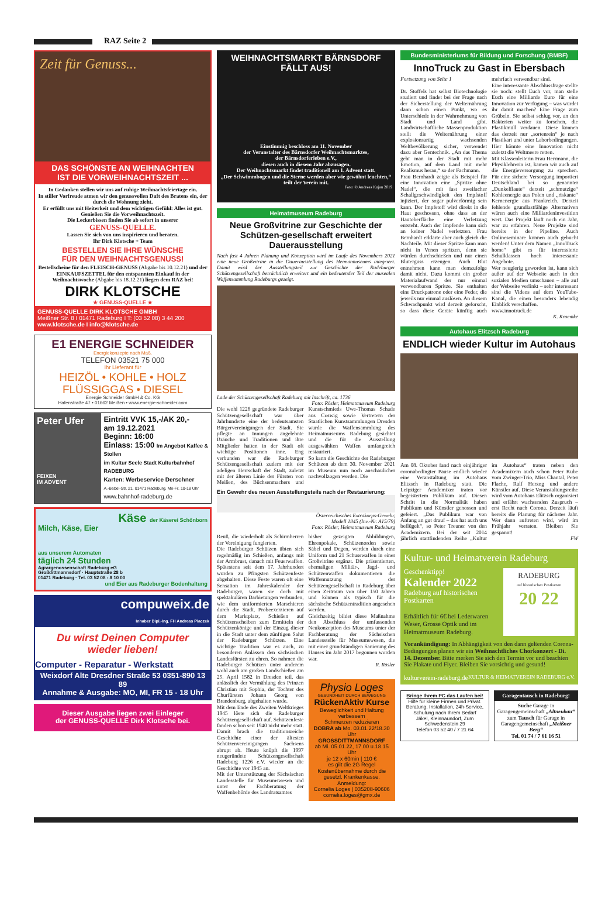RAZ Seite 2
Zeit für Genuss...
DAS SCHÖNSTE AN WEIHNACHTEN
IST DIE VORWEIHNACHTSZEIT ...
In Gedanken stellen wir uns auf ruhige Weihnachtsfeiertage ein.
In stiller Vorfreude atmen wir den genussvollen Duft des Bratens ein, der durch die Wohnung zieht.
Er erfüllt uns mit Heiterkeit und dem wichtigen Gefühl: Alles ist gut.
Genießen Sie die Vorweihnachtszeit.
Die Leckerbissen finden Sie ab sofort in unserer
GENUSS-QUELLE.
Lassen Sie sich von uns inspirieren und beraten.
Ihr Dirk Klotsche + Team
BESTELLEN SIE IHRE WÜNSCHE
FÜR DEN WEIHNACHTSGENUSS!
Bestellscheine für den FLEISCH-GENUSS (Abgabe bis 10.12.21) und der EINKAUFSZETTEL für den entspannten Einkauf in der Weihnachtswoche (Abgabe bis 18.12.21) liegen dem RAZ bei!
DIRK KLOTSCHE
★ GENUSS-QUELLE ★
GENUSS-QUELLE DIRK KLOTSCHE GMBH
Meißner Str. 8 I 01471 Radeburg I T: (03 52 08) 3 44 200
www.klotsche.de I info@klotsche.de
E1 ENERGIE SCHNEIDER
Energiekonzepte nach Maß.
TELEFON 03521 75 000
Ihr Lieferant für
HEIZÖL • KOHLE • HOLZ
FLÜSSIGGAS • DIESEL
Energie Schneider GmbH & Co. KG
Hafenstraße 47 • 01662 Meißen • www.energie-schneider.com
Peter Ufer
FEIXEN
IM ADVENT
Eintritt VVK 15,-/AK 20,-
am 19.12.2021
Beginn: 16:00
Einlass: 15:00 Im Angebot Kaffee & Stollen
im Kultur Seele Stadt Kulturbahnhof RADEBURG
Karten: Werbeservice Derschner
A.-Bebel-Str. 21, 01471 Radeburg, Mo-Fr. 10-18 Uhr
www.bahnhof-radeburg.de
Käse der Käserei Schönborn
Milch, Käse, Eier
aus unserem Automaten
täglich 24 Stunden
Agrargenossenschaft Radeburg eG
Großdittmannsdorf · Hauptstraße 28 b
01471 Radeburg · Tel. 03 52 08 - 8 10 00
und Eier aus Radeburger Bodenhaltung
compuweix.de
Inhaber Dipl.-Ing. FH Andreas Placzek
Du wirst Deinen Computer wieder lieben!
Computer - Reparatur - Werkstatt
Weixdorf Alte Dresdner Straße 53 0351-890 13 89
Annahme & Ausgabe: MO, MI, FR 15 - 18 Uhr
Dieser Ausgabe liegen zwei Einleger
der GENUSS-QUELLE Dirk Klotsche bei.
WEIHNACHTSMARKT BÄRNSDORF
FÄLLT AUS!
Einstimmig beschloss am 11. November
der Veranstalter des Bärnsdorfer Weihnachtsmarktes,
der Bärnsdorferleben e.V.,
diesen auch in diesem Jahr abzusagen.
Der Weihnachtsmarkt findet traditionell am 1. Advent statt.
„Der Schwimmbogen und die Sterne werden aber wie gewöhnt leuchten,“ teilt der Verein mit.
Foto: © Andreas Kujau 2019
Heimatmuseum Radeburg
Neue Großvitrine zur Geschichte der Schützen-gesellschaft erweitert Dauerausstellung
Nach fast 4 Jahren Planung und Konzeption wird im Laufe des Novembers 2021 eine neue Großvitrine in die Dauerausstellung des Heimatmuseums integriert. Damit wird der Ausstellungsteil zur Geschichte der Radeburger Schützengesellschaft beträchtlich erweitert und ein bedeutender Teil der musealen Waffensammlung Radeburgs gezeigt.
Lade der Schützengesellschaft Radeburg mit Inschrift, ca. 1736
Foto: Rösler, Heimatmuseum Radeburg
Die wohl 1226 gegründete Radeburger Schützengesellschaft war über Jahrhunderte eine der bedeutsamsten Bürgervereinigungen der Stadt. Sie pflegte an Innungen angelehnte Bräuche und Traditionen und ihre Mitglieder hatten in der Stadt oft wichtige Positionen inne. Eng verbunden war die Radeburger Schützengesellschaft zudem mit der adeligen Herrschaft der Stadt, zuletzt mit der älteren Linie der Fürsten von Meißen, des Büchsenmachers und Kunstschmieds Uwe-Thomas Schade aus Coswig sowie Vertretern der Staatlichen Kunstsammlungen Dresden wurde die Waffensammlung des Heimatmuseums Radeburg gesichtet und die für die Ausstellung ausgewählten Waffen umfangreich restauriert.
So kann die Geschichte der Radeburger Schützen ab dem 30. November 2021 im Museum nun noch anschaulicher nachvollzogen werden. Die
Ein Gewehr des neuen Ausstellungsteils nach der Restaurierung:
Österreichisches Extrakorps-Gewehr,
Modell 1845 (Inv.-Nr. A15/79)
Foto: Rösler, Heimatmuseum Radeburg
Reuß, die wiederholt als Schirmherren der Vereinigung fungierten.
Die Radeburger Schützen übten sich regelmäßig im Schießen, anfangs mit der Armbrust, danach mit Feuerwaffen. Spätestens seit dem 17. Jahrhundert wurden zu Pfingsten Schützenfeste abgehalten. Diese Feste waren oft eine Sensation im Jahreskalender der Radeburger, waren sie doch mit spektakulären Darbietungen verbunden, wie dem uniformierten Marschieren durch die Stadt, Probeexerzieren auf dem Marktplatz, Schießen auf Schützenscheiben zum Ermitteln der Schützenkönige und der Einzug dieser in die Stadt unter dem zünftigen Salut der Radeburger Schützen. Eine wichtige Tradition war es auch, zu besonderen Anlässen den sächsischen Landesfürsten zu ehren. So nahmen die Radeburger Schützen unter anderem wohl auch am großen Landschießen am 25. April 1582 in Dresden teil, das anlässlich der Vermählung des Prinzen Christian mit Sophia, der Tochter des Churfürsten Johann Georg von Brandenburg, abgehalten wurde.
Mit dem Ende des Zweiten Weltkrieges 1945 löste sich die Radeburger Schützengesellschaft auf. Schützenfeste fanden schon seit 1940 nicht mehr statt. Damit brach die traditionsreiche Geschichte einer der ältesten Schützenvereinigungen Sachsens abrupt ab. Heute knüpft die 1997 neugeründete Schützengesellschaft Radeburg 1226 e.V. wieder an die Geschichte vor 1945 an.
Mit der Unterstützung der Sächsischen Landesstelle für Museumswesen und unter der Fachberatung der Waffenbehörde des Landratsamtes
bisher gezeigten Abbildungen, Ehrenpokale, Schützenorden sowie Säbel und Degen, werden durch eine Uniform und 21 Schusswaffen in einer Großvitrine ergänzt. Die präsentierten, ehemaligen Militär-, Jagd- und Schützenwaffen dokumentieren die Waffennutzung der Schützengesellschaft in Radeburg über einen Zeitraum von über 150 Jahren und können als typisch für die sächsische Schützentradition angesehen werden.
Gleichzeitig bildet diese Maßnahme den Abschluss der umfassenden Neukonzeption des Museums unter der Fachberatung der Sächsischen Landesstelle für Museumswesen, die mit einer grundständigen Sanierung des Hauses im Jahr 2017 begonnen worden war.
R. Rösler
Physio Loges
GESUNDHEIT DURCH BEWEGUNG
RückenAktiv Kurse
Beweglichkeit und Haltung verbessern
Schmerzen reduzieren
DOBRA ab Mo. 03.01.22/18.30 Uhr
GROSSDITTMANNSDORF
ab Mi. 05.01.22, 17.00 u.18.15 Uhr
je 12 x 60min | 110 €
es gilt die 2G Regel
Kostenübernahme durch die gesetzl. Krankenkasse.
Anmeldung:
Cornelia Loges | 035208-90606
cornelia.loges@gmx.de
Bundesministeriums für Bildung und Forschung (BMBF)
InnoTruck zu Gast in Ebersbach
Fortsetzung von Seite 1
Dr. Stoffels hat selbst Biotechnologie studiert und findet bei der Frage nach der Sicherstellung der Welternährung dann schon einen Punkt, wo es Unterschiede in der Wahrnehmung von Stadt und Land gibt. Landwirtschaftliche Massenproduktion stellt die Welternährung einer explosionsartig wachsenden Weltbevölkerung sicher, verwendet dazu aber Gentechnik. „An das Thema geht man in der Stadt mit mehr Emotion, auf dem Land mit mehr Realismus heran,“ so der Fachmann.
Frau Bernhardt zeigte als Beispiel für eine Innovation eine „Spritze ohne Nadel“, die mit fast zweifacher Schallgeschwindigkeit den Impfstoff injiziert, der sogar pulverförmig sein kann. Der Impfstoff wird direkt in die Haut geschossen, ohne dass an der Hautoberfläche eine Verletzung entsteht. Auch der Impfende kann sich an keiner Nadel verletzten. Frau Bernhardt erklärte aber auch gleich die Nachteile. Mit dieser Spritze kann man nicht in Venen spritzen, denn sie würden durchschießen und nur einen Bluterguss erzeugen. Auch Blut entnehmen kann man demzufolge damit nicht. Dazu kommt ein großer Materialaufwand der nur einmal verwendbaren Spritze. Sie enthalten eine Druckpatrone oder eine Feder, die jeweils nur einmal auslösen. An diesem Schwachpunkt wird derzeit geforscht, so dass diese Geräte künftig auch mehrfach verwendbar sind.
Eine interessante Abschlussfrage stellte sie noch: stellt Euch vor, man stelle Euch eine Milliarde Euro für eine Innovation zur Verfügung – was würdet ihr damit machen? Eine Frage zum Grübeln. Sie selbst schlug vor, an den Bakterien weiter zu forschen, die Plastikmüll verdauen. Diese können das derzeit nur „sortenrein“ je nach Plastikart und unter Laborbedingungen. Hier könnte eine Innovation nicht zuletzt die Weltmeere retten.
Mit Klassenleiterin Frau Herrmann, die Physiklehrerin ist, kamen wir auch auf die Energieversorgung zu sprechen. Für eine sichere Versorgung importiert Deutschland bei so genannter „Dunkelflaute“ derzeit „schmutzige“ Kohleenergie aus Polen und „riskante“ Kernenergie aus Frankreich. Derzeit fehlende grundlastfähige Alternativen wären auch eine Milliardeninvestition wert. Das Projekt läuft noch ein Jahr, war zu erfahren. Neue Projekte sind bereits in der Pipeline. Auch Onlineseminare können auch gebucht werden! Unter dem Namen „InnoTruck home“ gibt es für interessierte Schulklassen hoch interessante Angebote.
Wer neugierig geworden ist, kann sich außer auf der Webseite auch in den sozialen Medien umschauen – alle auf der Webseite verlinkt – sehr interessant sind die Videos auf dem YouTube-Kanal, die einen besonders lebendig Einblick verschaffen.
www.innotruck.de
K. Kroemke
Autohaus Elitzsch Radeburg
ENDLICH wieder Kultur im Autohaus
Am 08. Oktober fand nach einjähriger coronabedingter Pause endlich wieder eine Veranstaltung im Autohaus Elitzsch in Radeburg statt. Die Leipziger Academixer traten vor begeistertem Publikum auf. Diesen Schritt in die Normalität haben Publikum und Künstler genossen und gefeiert. „Das Publikum war von Anfang an gut drauf – das hat auch uns beflügelt“, so Peter Treuner von den Academixern. Bei der seit 2014 jährlich stattfindenden Reihe „Kultur im Autohaus“ traten neben den Academixern auch schon Peter Kube vom Zwinger-Trio, Miss Chantal, Peter Flache, Ralf Herzog und andere Künstler auf. Diese Veranstaltungsreihe wird vom Autohaus Elitzsch organisiert und erfährt wachsenden Zuspruch – erst Recht nach Corona. Derzeit läuft bereits die Planung für nächstes Jahr. Wer dann auftreten wird, wird im Frühjahr verraten. Bleiben Sie gespannt!
FW
Kultur- und Heimatverein Radeburg
Geschenktipp!
Kalender 2022
Radeburg auf historischen Postkarten
Erhältlich für 6€ bei Lederwaren Weser, Grosse Optik und im Heimatmuseum Radeburg.
RADEBURG
auf historischen Postkarten
20 22
Vorankündigung: In Abhängigkeit von den dann geltenden Corona-Bedingungen planen wir ein Weihnachtliches Chorkonzert - Di. 14. Dezember. Bitte merken Sie sich den Termin vor und beachten Sie Plakate und Flyer. Bleiben Sie vorsichtig und gesund!
kulturverein-radeburg.de KULTUR & HEIMATVEREIN RADEBURG e.V.
Bringe Ihrem PC das Laufen bei!
Hilfe für kleine Firmen und Privat.
Beratung, Installation, 24h-Service, Schulung nach Ihrem Bedarf
Jäkel, Kleinnaundorf, Zum Schwedenstein 29
Telefon 03 52 40 / 7 21 64
Garagentausch in Radeburg!
Suche Garage in Garagengemeinschaft „Altneubau“ zum Tausch für Garage in Garagengemeinschaft „Meißner Berg“
Tel. 01 74 / 7 61 16 51